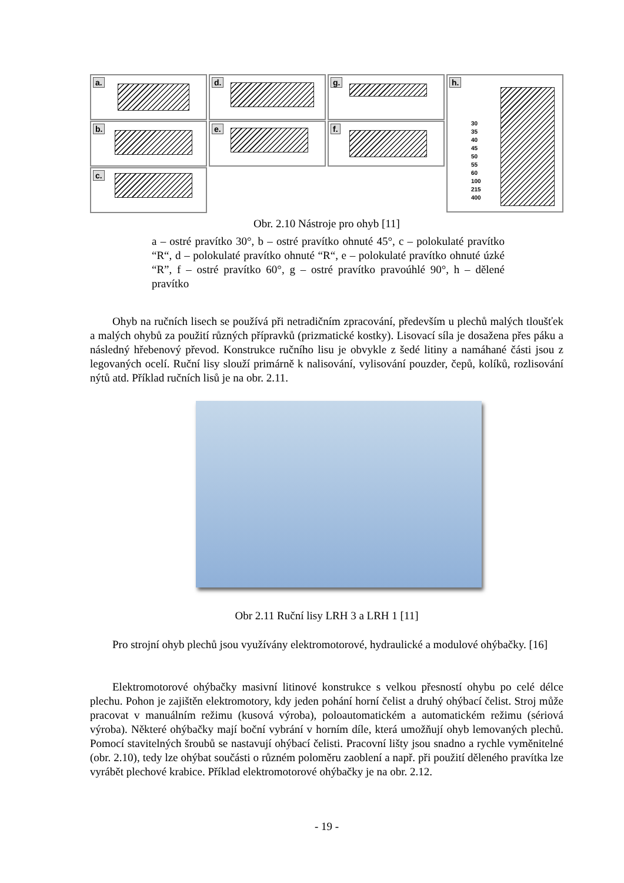a. d. g.
h.
30
35
40
45
50
55
60
100
215
400
b. e. f.
c.
Obr. 2.10 Nástroje pro ohyb [11]
a – ostré pravítko 30°, b – ostré pravítko ohnuté 45°, c – polokulaté pravítko “R“, d – polokulaté pravítko ohnuté “R“, e – polokulaté pravítko ohnuté úzké “R”, f – ostré pravítko 60°, g – ostré pravítko pravoúhlé 90°, h – dělené pravítko
Ohyb na ručních lisech se používá při netradičním zpracování, především u plechů malých tloušťek a malých ohybů za použití různých přípravků (prizmatické kostky). Lisovací síla je dosažena přes páku a následný hřebenový převod. Konstrukce ručního lisu je obvykle z šedé litiny a namáhané části jsou z legovaných ocelí. Ruční lisy slouží primárně k nalisování, vylisování pouzder, čepů, kolíků, rozlisování nýtů atd. Příklad ručních lisů je na obr. 2.11.
Obr 2.11 Ruční lisy LRH 3 a LRH 1 [11]
Pro strojní ohyb plechů jsou využívány elektromotorové, hydraulické a modulové ohýbačky. [16]
Elektromotorové ohýbačky masivní litinové konstrukce s velkou přesností ohybu po celé délce plechu. Pohon je zajištěn elektromotory, kdy jeden pohání horní čelist a druhý ohýbací čelist. Stroj může pracovat v manuálním režimu (kusová výroba), poloautomatickém a automatickém režimu (sériová výroba). Některé ohýbačky mají boční vybrání v horním díle, která umožňují ohyb lemovaných plechů. Pomocí stavitelných šroubů se nastavují ohýbací čelisti. Pracovní lišty jsou snadno a rychle vyměnitelné (obr. 2.10), tedy lze ohýbat součásti o různém poloměru zaoblení a např. při použití děleného pravítka lze vyrábět plechové krabice. Příklad elektromotorové ohýbačky je na obr. 2.12.
- 19 -